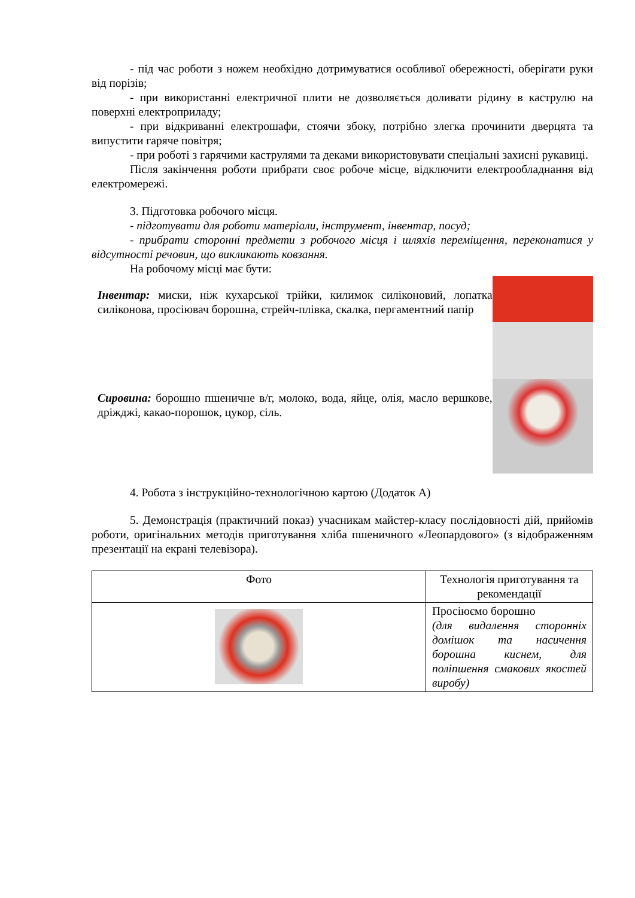- під час роботи з ножем необхідно дотримуватися особливої обережності, оберігати руки від порізів;
- при використанні електричної плити не дозволяється доливати рідину в каструлю на поверхні електроприладу;
- при відкриванні електрошафи, стоячи збоку, потрібно злегка прочинити дверцята та випустити гаряче повітря;
- при роботі з гарячими каструлями та деками використовувати спеціальні захисні рукавиці.
Після закінчення роботи прибрати своє робоче місце, відключити електрообладнання від електромережі.
3. Підготовка робочого місця.
- підготувати для роботи матеріали, інструмент, інвентар, посуд;
- прибрати сторонні предмети з робочого місця і шляхів переміщення, переконатися у відсутності речовин, що викликають ковзання.
На робочому місці має бути:
Інвентар: миски, ніж кухарської трійки, килимок силіконовий, лопатка силіконова, просіювач борошна, стрейч-плівка, скалка, пергаментний папір
Сировина: борошно пшеничне в/г, молоко, вода, яйце, олія, масло вершкове, дріжджі, какао-порошок, цукор, сіль.
4. Робота з інструкційно-технологічною картою (Додаток А)
5. Демонстрація (практичний показ) учасникам майстер-класу послідовності дій, прийомів роботи, оригінальних методів приготування хліба пшеничного «Леопардового» (з відображенням презентації на екрані телевізора).
| Фото | Технологія приготування та рекомендації |
| --- | --- |
| | Просіюємо борошно (для видалення сторонніх домішок та насичення борошна киснем, для поліпшення смакових якостей виробу) |